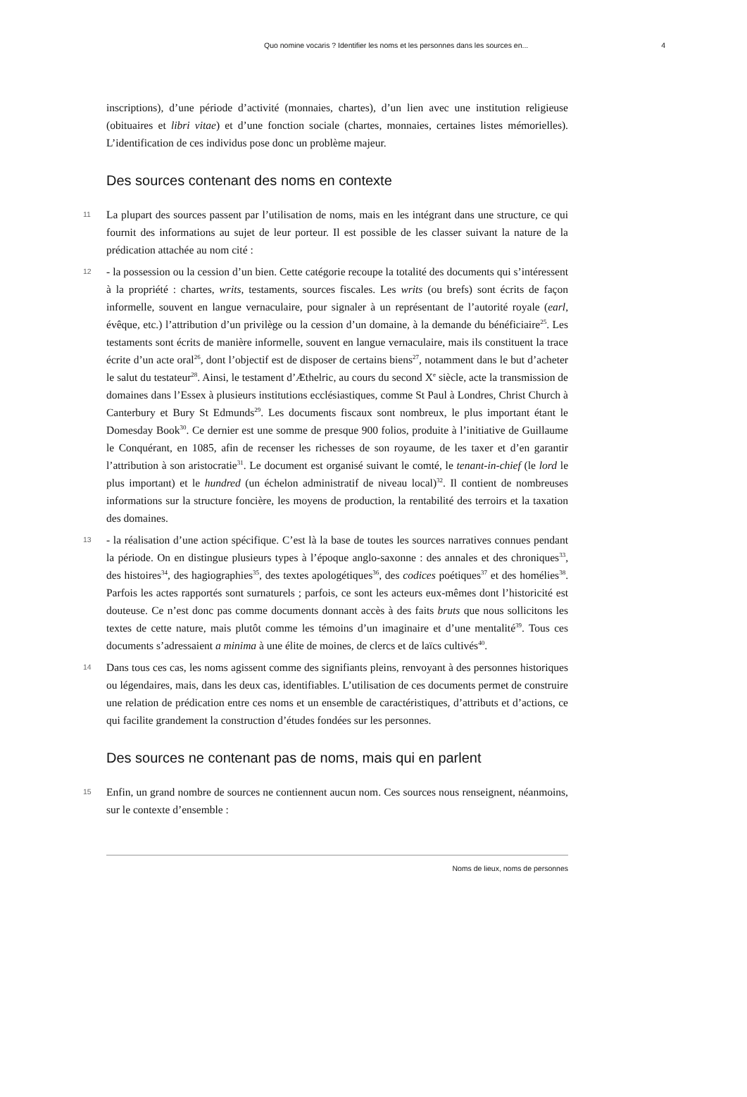Quo nomine vocaris ? Identifier les noms et les personnes dans les sources en... 4
inscriptions), d’une période d’activité (monnaies, chartes), d’un lien avec une institution religieuse (obituaires et libri vitae) et d’une fonction sociale (chartes, monnaies, certaines listes mémorielles). L’identification de ces individus pose donc un problème majeur.
Des sources contenant des noms en contexte
11 La plupart des sources passent par l’utilisation de noms, mais en les intégrant dans une structure, ce qui fournit des informations au sujet de leur porteur. Il est possible de les classer suivant la nature de la prédication attachée au nom cité :
12 - la possession ou la cession d’un bien. Cette catégorie recoupe la totalité des documents qui s’intéressent à la propriété : chartes, writs, testaments, sources fiscales. Les writs (ou brefs) sont écrits de façon informelle, souvent en langue vernaculaire, pour signaler à un représentant de l’autorité royale (earl, évêque, etc.) l’attribution d’un privilège ou la cession d’un domaine, à la demande du bénéficiaire<sup>25</sup>. Les testaments sont écrits de manière informelle, souvent en langue vernaculaire, mais ils constituent la trace écrite d’un acte oral<sup>26</sup>, dont l’objectif est de disposer de certains biens<sup>27</sup>, notamment dans le but d’acheter le salut du testateur<sup>28</sup>. Ainsi, le testament d’Æthelric, au cours du second X<sup>e</sup> siècle, acte la transmission de domaines dans l’Essex à plusieurs institutions ecclésiastiques, comme St Paul à Londres, Christ Church à Canterbury et Bury St Edmunds<sup>29</sup>. Les documents fiscaux sont nombreux, le plus important étant le Domesday Book<sup>30</sup>. Ce dernier est une somme de presque 900 folios, produite à l’initiative de Guillaume le Conquérant, en 1085, afin de recenser les richesses de son royaume, de les taxer et d’en garantir l’attribution à son aristocratie<sup>31</sup>. Le document est organisé suivant le comté, le tenant-in-chief (le lord le plus important) et le hundred (un échelon administratif de niveau local)<sup>32</sup>. Il contient de nombreuses informations sur la structure foncière, les moyens de production, la rentabilité des terroirs et la taxation des domaines.
13 - la réalisation d’une action spécifique. C’est là la base de toutes les sources narratives connues pendant la période. On en distingue plusieurs types à l’époque anglo-saxonne : des annales et des chroniques<sup>33</sup>, des histoires<sup>34</sup>, des hagiographies<sup>35</sup>, des textes apologétiques<sup>36</sup>, des codices poétiques<sup>37</sup> et des homélies<sup>38</sup>. Parfois les actes rapportés sont surnaturels ; parfois, ce sont les acteurs eux-mêmes dont l’historicité est douteuse. Ce n’est donc pas comme documents donnant accès à des faits bruts que nous sollicitons les textes de cette nature, mais plutôt comme les témoins d’un imaginaire et d’une mentalité<sup>39</sup>. Tous ces documents s’adressaient a minima à une élite de moines, de clercs et de laïcs cultivés<sup>40</sup>.
14 Dans tous ces cas, les noms agissent comme des signifiants pleins, renvoyant à des personnes historiques ou légendaires, mais, dans les deux cas, identifiables. L’utilisation de ces documents permet de construire une relation de prédication entre ces noms et un ensemble de caractéristiques, d’attributs et d’actions, ce qui facilite grandement la construction d’études fondées sur les personnes.
Des sources ne contenant pas de noms, mais qui en parlent
15 Enfin, un grand nombre de sources ne contiennent aucun nom. Ces sources nous renseignent, néanmoins, sur le contexte d’ensemble :
Noms de lieux, noms de personnes